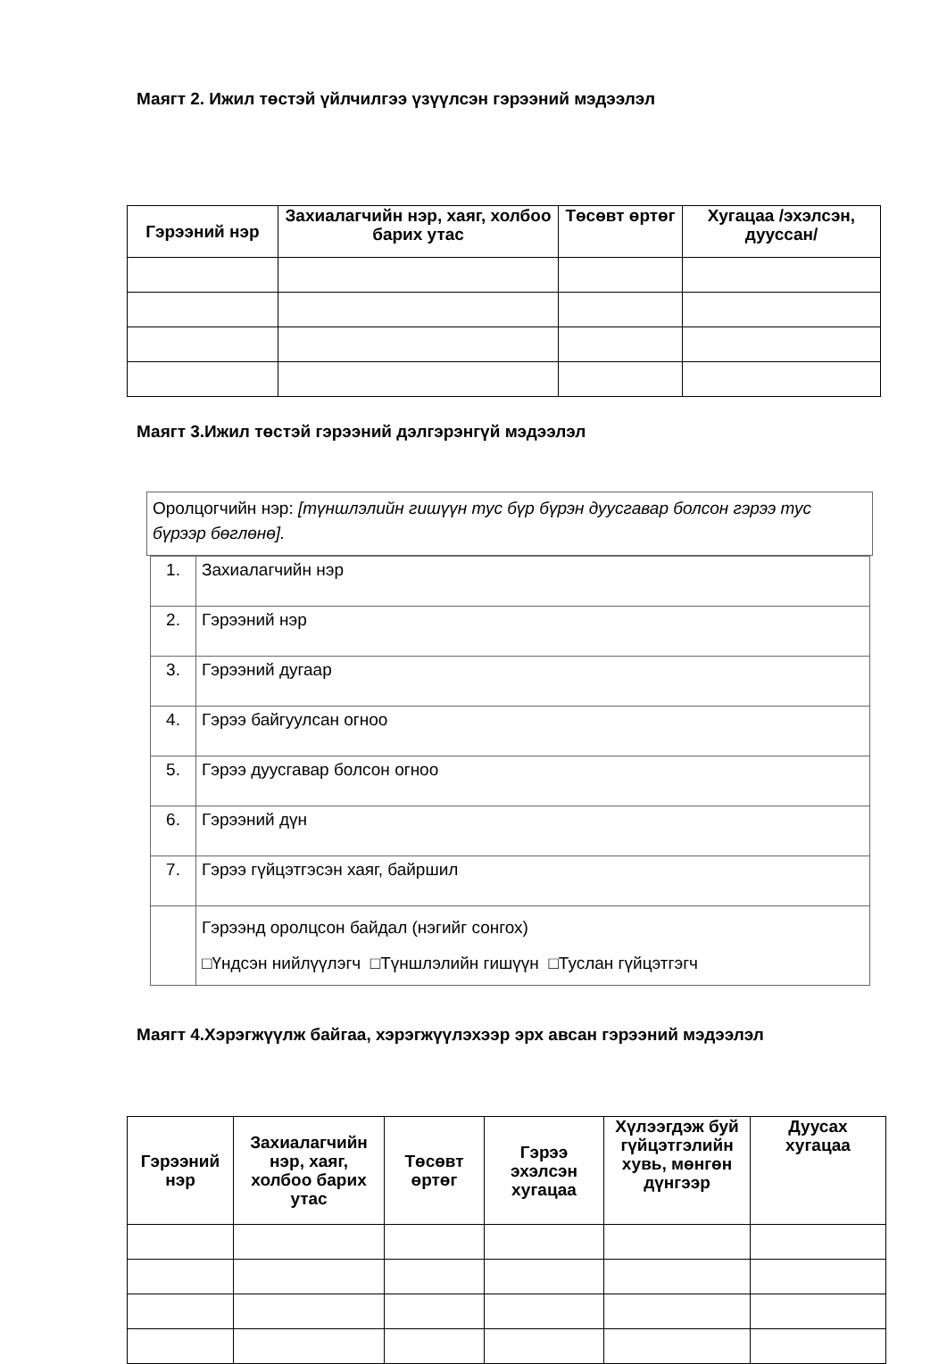Маягт 2. Ижил төстэй үйлчилгээ үзүүлсэн гэрээний мэдээлэл
| Гэрээний нэр | Захиалагчийн нэр, хаяг, холбоо барих утас | Төсөвт өртөг | Хугацаа /эхэлсэн, дууссан/ |
| --- | --- | --- | --- |
Маягт 3.Ижил төстэй гэрээний дэлгэрэнгүй мэдээлэл
Оролцогчийн нэр: [түншлэлийн гишүүн тус бүр бүрэн дуусгавар болсон гэрээ тус бүрээр бөглөнө].
| 1. | Захиалагчийн нэр |
| 2. | Гэрээний нэр |
| 3. | Гэрээний дугаар |
| 4. | Гэрээ байгуулсан огноо |
| 5. | Гэрээ дуусгавар болсон огноо |
| 6. | Гэрээний дүн |
| 7. | Гэрээ гүйцэтгэсэн хаяг, байршил |
| | Гэрээнд оролцсон байдал (нэгийг сонгох) □Үндсэн нийлүүлэгч □Түншлэлийн гишүүн □Туслан гүйцэтгэгч |
Маягт 4.Хэрэгжүүлж байгаа, хэрэгжүүлэхээр эрх авсан гэрээний мэдээлэл
| Гэрээний нэр | Захиалагчийн нэр, хаяг, холбоо барих утас | Төсөвт өртөг | Гэрээ эхэлсэн хугацаа | Хүлээгдэж буй гүйцэтгэлийн хувь, мөнгөн дүнгээр | Дуусах хугацаа |
| --- | --- | --- | --- | --- | --- |